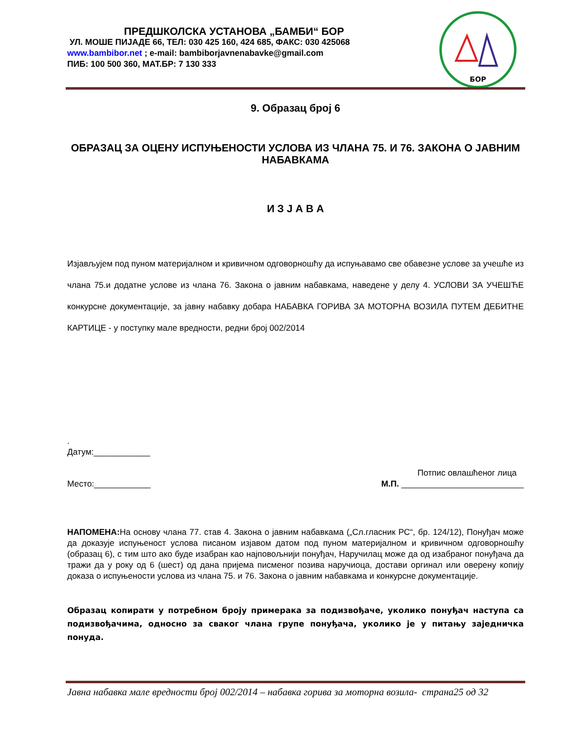ПРЕДШКОЛСКА УСТАНОВА „БАМБИ“ БОР
УЛ. МОШЕ ПИЈАДЕ 66, ТЕЛ: 030 425 160, 424 685, ФАКС: 030 425068
www.bambibor.net ; e-mail: bambiborjavnenabavke@gmail.com
ПИБ: 100 500 360, МАТ.БР: 7 130 333
БОР
9. Образац број 6
ОБРАЗАЦ ЗА ОЦЕНУ ИСПУЊЕНОСТИ УСЛОВА ИЗ ЧЛАНА 75. И 76. ЗАКОНА О ЈАВНИМ НАБАВКАМА
И З Ј А В А
Изјављујем под пуном материјалном и кривичном одговорношћу да испуњавамо све обавезне услове за учешће из члана 75.и додатне услове из члана 76. Закона о јавним набавкама, наведене у делу 4. УСЛОВИ ЗА УЧЕШЋЕ конкурсне документације, за јавну набавку добара НАБАВКА ГОРИВА ЗА МОТОРНА ВОЗИЛА ПУТЕМ ДЕБИТНЕ КАРТИЦЕ - у поступку мале вредности, редни број 002/2014
.
Датум:____________
Место:____________ Потпис овлашћеног лица
М.П. __________________________
НАПОМЕНА: На основу члана 77. став 4. Закона о јавним набавкама („Сл.гласник РС“, бр. 124/12), Понуђач може да доказује испуњеност услова писаном изјавом датом под пуном материјалном и кривичном одговорношћу (образац 6), с тим што ако буде изабран као најповољнији понуђач, Наручилац може да од изабраног понуђача да тражи да у року од 6 (шест) од дана пријема писменог позива наручиоца, достави оргинал или оверену копију доказа о испуњености услова из члана 75. и 76. Закона о јавним набавкама и конкурсне документације.
Образац копирати у потребном броју примерака за подизвођаче, уколико понуђач наступа са подизвођачима, односно за сваког члана групе понуђача, уколико је у питању заједничка понуда.
Јавна набавка мале вредности број 002/2014 – набавка горива за моторна возила- страна25 од 32